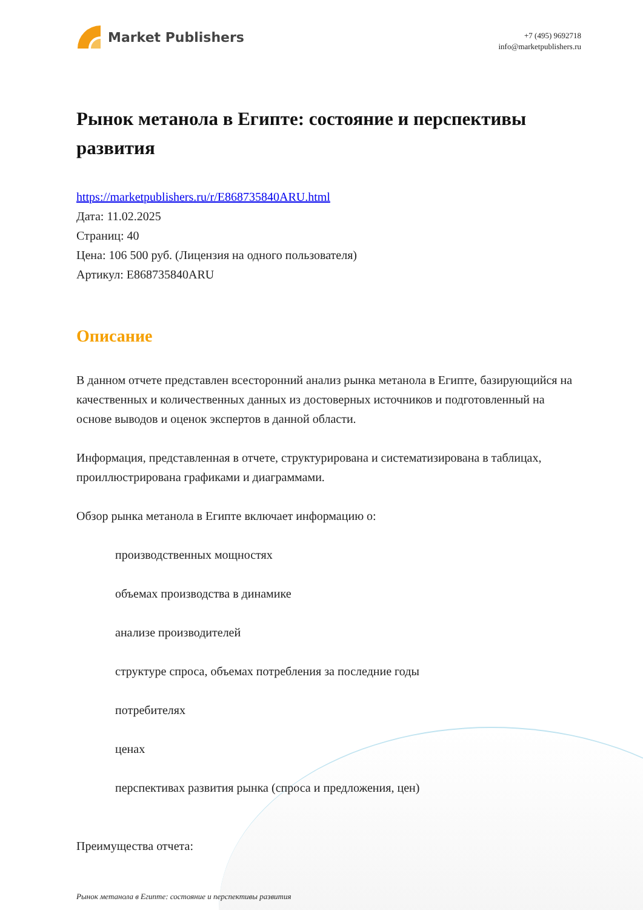Market Publishers
+7 (495) 9692718
info@marketpublishers.ru
Рынок метанола в Египте: состояние и перспективы развития
https://marketpublishers.ru/r/E868735840ARU.html
Дата: 11.02.2025
Страниц: 40
Цена: 106 500 руб. (Лицензия на одного пользователя)
Артикул: E868735840ARU
Описание
В данном отчете представлен всесторонний анализ рынка метанола в Египте, базирующийся на качественных и количественных данных из достоверных источников и подготовленный на основе выводов и оценок экспертов в данной области.
Информация, представленная в отчете, структурирована и систематизирована в таблицах, проиллюстрирована графиками и диаграммами.
Обзор рынка метанола в Египте включает информацию о:
производственных мощностях
объемах производства в динамике
анализе производителей
структуре спроса, объемах потребления за последние годы
потребителях
ценах
перспективах развития рынка (спроса и предложения, цен)
Преимущества отчета:
Рынок метанола в Египте: состояние и перспективы развития